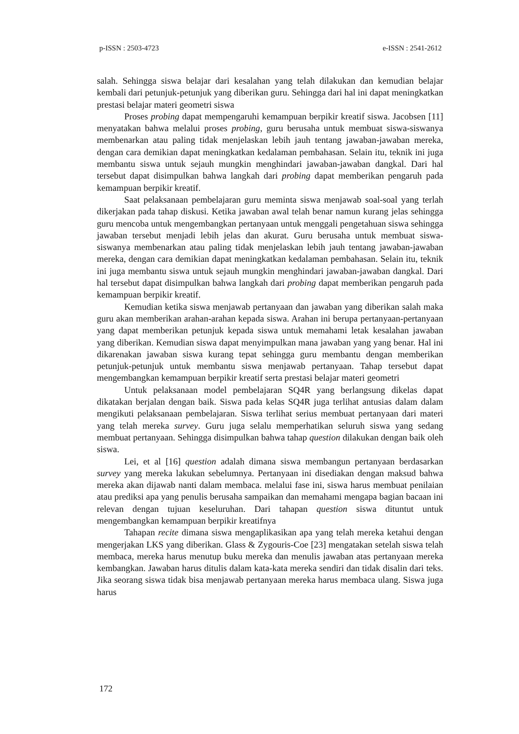p-ISSN : 2503-4723 e-ISSN : 2541-2612
salah. Sehingga siswa belajar dari kesalahan yang telah dilakukan dan kemudian belajar kembali dari petunjuk-petunjuk yang diberikan guru. Sehingga dari hal ini dapat meningkatkan prestasi belajar materi geometri siswa
Proses probing dapat mempengaruhi kemampuan berpikir kreatif siswa. Jacobsen [11] menyatakan bahwa melalui proses probing, guru berusaha untuk membuat siswa-siswanya membenarkan atau paling tidak menjelaskan lebih jauh tentang jawaban-jawaban mereka, dengan cara demikian dapat meningkatkan kedalaman pembahasan. Selain itu, teknik ini juga membantu siswa untuk sejauh mungkin menghindari jawaban-jawaban dangkal. Dari hal tersebut dapat disimpulkan bahwa langkah dari probing dapat memberikan pengaruh pada kemampuan berpikir kreatif.
Saat pelaksanaan pembelajaran guru meminta siswa menjawab soal-soal yang terlah dikerjakan pada tahap diskusi. Ketika jawaban awal telah benar namun kurang jelas sehingga guru mencoba untuk mengembangkan pertanyaan untuk menggali pengetahuan siswa sehingga jawaban tersebut menjadi lebih jelas dan akurat. Guru berusaha untuk membuat siswa-siswanya membenarkan atau paling tidak menjelaskan lebih jauh tentang jawaban-jawaban mereka, dengan cara demikian dapat meningkatkan kedalaman pembahasan. Selain itu, teknik ini juga membantu siswa untuk sejauh mungkin menghindari jawaban-jawaban dangkal. Dari hal tersebut dapat disimpulkan bahwa langkah dari probing dapat memberikan pengaruh pada kemampuan berpikir kreatif.
Kemudian ketika siswa menjawab pertanyaan dan jawaban yang diberikan salah maka guru akan memberikan arahan-arahan kepada siswa. Arahan ini berupa pertanyaan-pertanyaan yang dapat memberikan petunjuk kepada siswa untuk memahami letak kesalahan jawaban yang diberikan. Kemudian siswa dapat menyimpulkan mana jawaban yang yang benar. Hal ini dikarenakan jawaban siswa kurang tepat sehingga guru membantu dengan memberikan petunjuk-petunjuk untuk membantu siswa menjawab pertanyaan. Tahap tersebut dapat mengembangkan kemampuan berpikir kreatif serta prestasi belajar materi geometri
Untuk pelaksanaan model pembelajaran SQ4R yang berlangsung dikelas dapat dikatakan berjalan dengan baik. Siswa pada kelas SQ4R juga terlihat antusias dalam dalam mengikuti pelaksanaan pembelajaran. Siswa terlihat serius membuat pertanyaan dari materi yang telah mereka survey. Guru juga selalu memperhatikan seluruh siswa yang sedang membuat pertanyaan. Sehingga disimpulkan bahwa tahap question dilakukan dengan baik oleh siswa.
Lei, et al [16] question adalah dimana siswa membangun pertanyaan berdasarkan survey yang mereka lakukan sebelumnya. Pertanyaan ini disediakan dengan maksud bahwa mereka akan dijawab nanti dalam membaca. melalui fase ini, siswa harus membuat penilaian atau prediksi apa yang penulis berusaha sampaikan dan memahami mengapa bagian bacaan ini relevan dengan tujuan keseluruhan. Dari tahapan question siswa dituntut untuk mengembangkan kemampuan berpikir kreatifnya
Tahapan recite dimana siswa mengaplikasikan apa yang telah mereka ketahui dengan mengerjakan LKS yang diberikan. Glass & Zygouris-Coe [23] mengatakan setelah siswa telah membaca, mereka harus menutup buku mereka dan menulis jawaban atas pertanyaan mereka kembangkan. Jawaban harus ditulis dalam kata-kata mereka sendiri dan tidak disalin dari teks. Jika seorang siswa tidak bisa menjawab pertanyaan mereka harus membaca ulang. Siswa juga harus
172